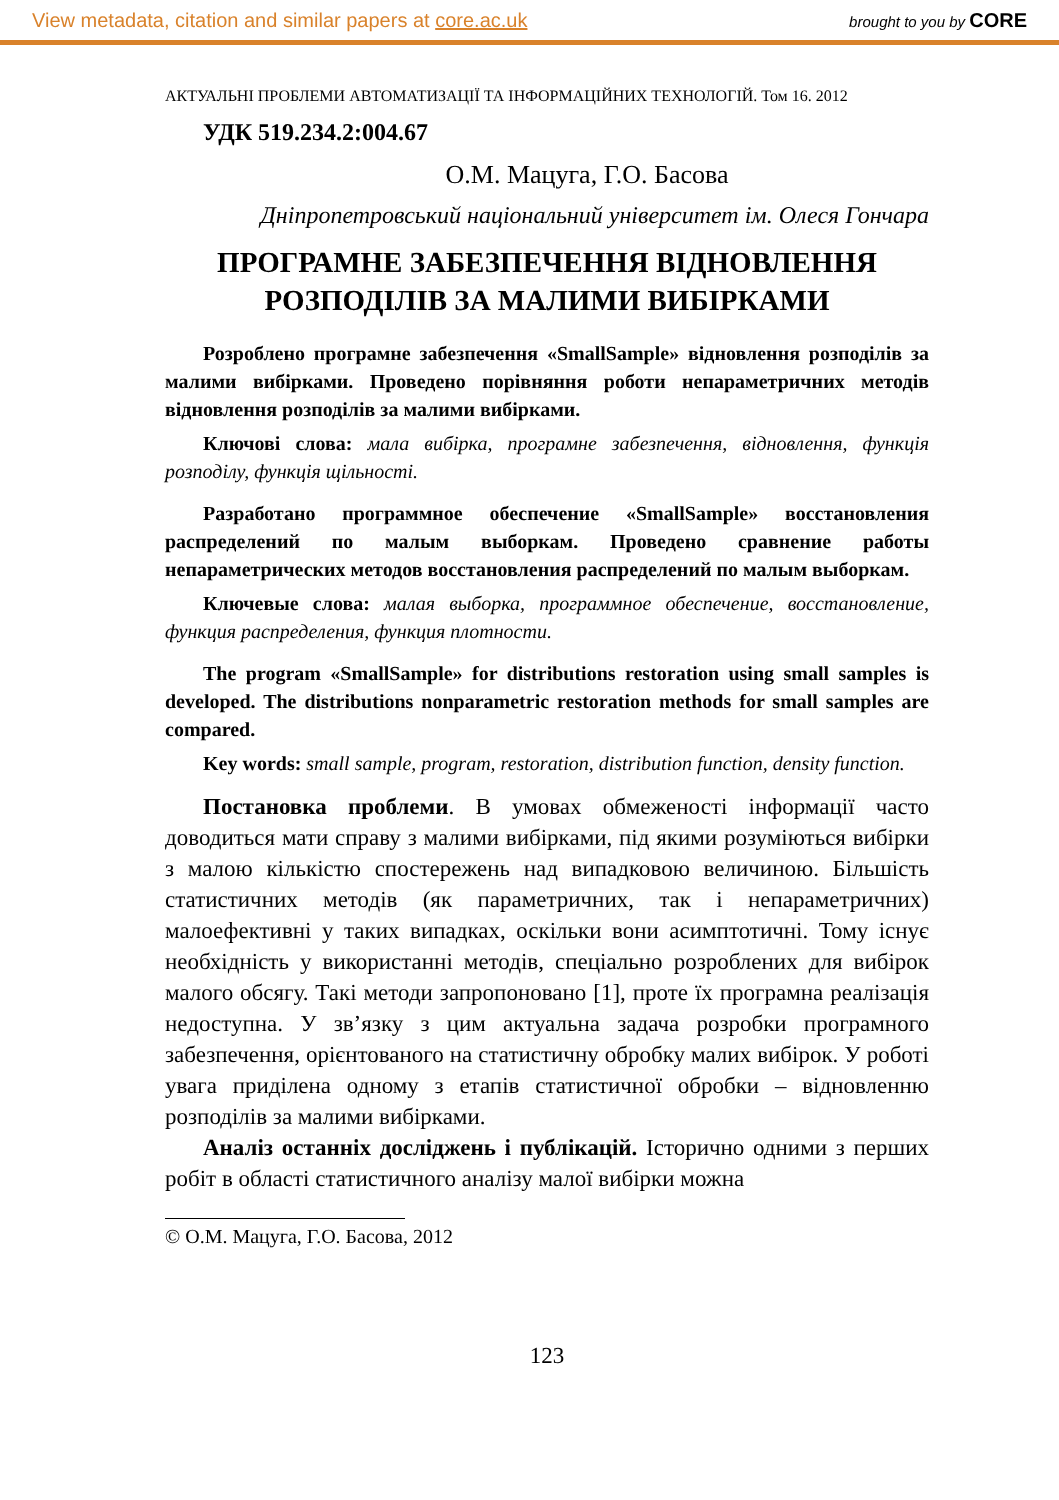View metadata, citation and similar papers at core.ac.uk brought to you by CORE
АКТУАЛЬНІ ПРОБЛЕМИ АВТОМАТИЗАЦІЇ ТА ІНФОРМАЦІЙНИХ ТЕХНОЛОГІЙ. Том 16. 2012
УДК 519.234.2:004.67
О.М. Мацуга, Г.О. Басова
Дніпропетровський національний університет ім. Олеся Гончара
ПРОГРАМНЕ ЗАБЕЗПЕЧЕННЯ ВІДНОВЛЕННЯ
РОЗПОДІЛІВ ЗА МАЛИМИ ВИБІРКАМИ
Розроблено програмне забезпечення «SmallSample» відновлення розподілів за малими вибірками. Проведено порівняння роботи непараметричних методів відновлення розподілів за малими вибірками.
Ключові слова: мала вибірка, програмне забезпечення, відновлення, функція розподілу, функція щільності.
Разработано программное обеспечение «SmallSample» восстановления распределений по малым выборкам. Проведено сравнение работы непараметрических методов восстановления распределений по малым выборкам.
Ключевые слова: малая выборка, программное обеспечение, восстановление, функция распределения, функция плотности.
The program «SmallSample» for distributions restoration using small samples is developed. The distributions nonparametric restoration methods for small samples are compared.
Key words: small sample, program, restoration, distribution function, density function.
Постановка проблеми. В умовах обмеженості інформації часто доводиться мати справу з малими вибірками, під якими розуміються вибірки з малою кількістю спостережень над випадковою величиною. Більшість статистичних методів (як параметричних, так і непараметричних) малоефективні у таких випадках, оскільки вони асимптотичні. Тому існує необхідність у використанні методів, спеціально розроблених для вибірок малого обсягу. Такі методи запропоновано [1], проте їх програмна реалізація недоступна. У зв’язку з цим актуальна задача розробки програмного забезпечення, орієнтованого на статистичну обробку малих вибірок. У роботі увага приділена одному з етапів статистичної обробки – відновленню розподілів за малими вибірками.
Аналіз останніх досліджень і публікацій. Історично одними з перших робіт в області статистичного аналізу малої вибірки можна
© О.М. Мацуга, Г.О. Басова, 2012
123